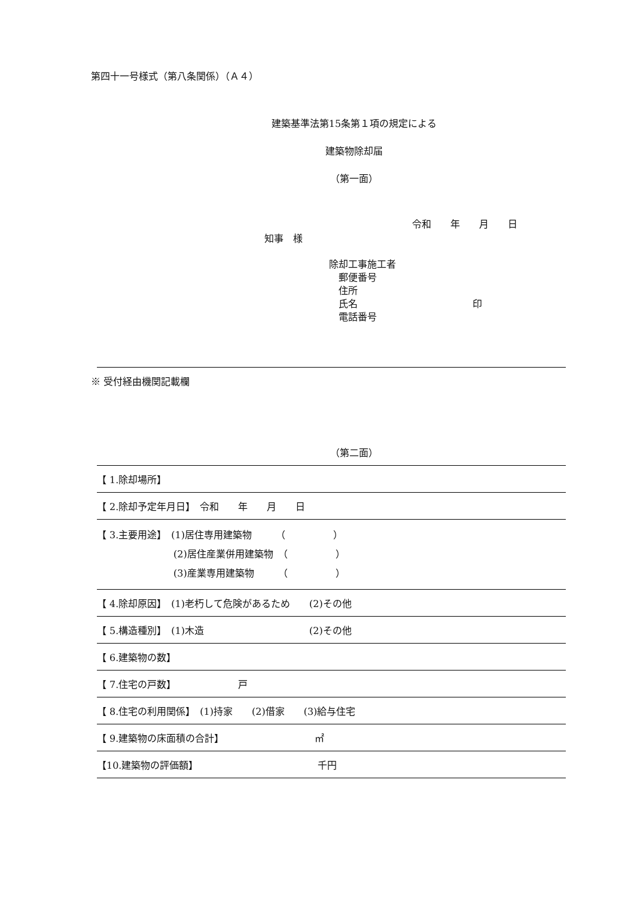第四十一号様式（第八条関係）（Ａ４）
建築基準法第15条第１項の規定による
建築物除却届
（第一面）
令和　　年　　月　　日
知事　様
除却工事施工者
　郵便番号
　住所
　氏名　　　　　　　　　　　　印
　電話番号
※ 受付経由機関記載欄
（第二面）
| 【 1.除却場所】 |
| 【 2.除却予定年月日】 令和 年 月 日 |
| 【 3.主要用途】 (1)居住専用建築物 （ ） (2)居住産業併用建築物 （ ） (3)産業専用建築物 （ ） |
| 【 4.除却原因】 (1)老朽して危険があるため (2)その他 |
| 【 5.構造種別】 (1)木造 (2)その他 |
| 【 6.建築物の数】 |
| 【 7.住宅の戸数】 戸 |
| 【 8.住宅の利用関係】 (1)持家 (2)借家 (3)給与住宅 |
| 【 9.建築物の床面積の合計】 ㎡ |
| 【10.建築物の評価額】 千円 |